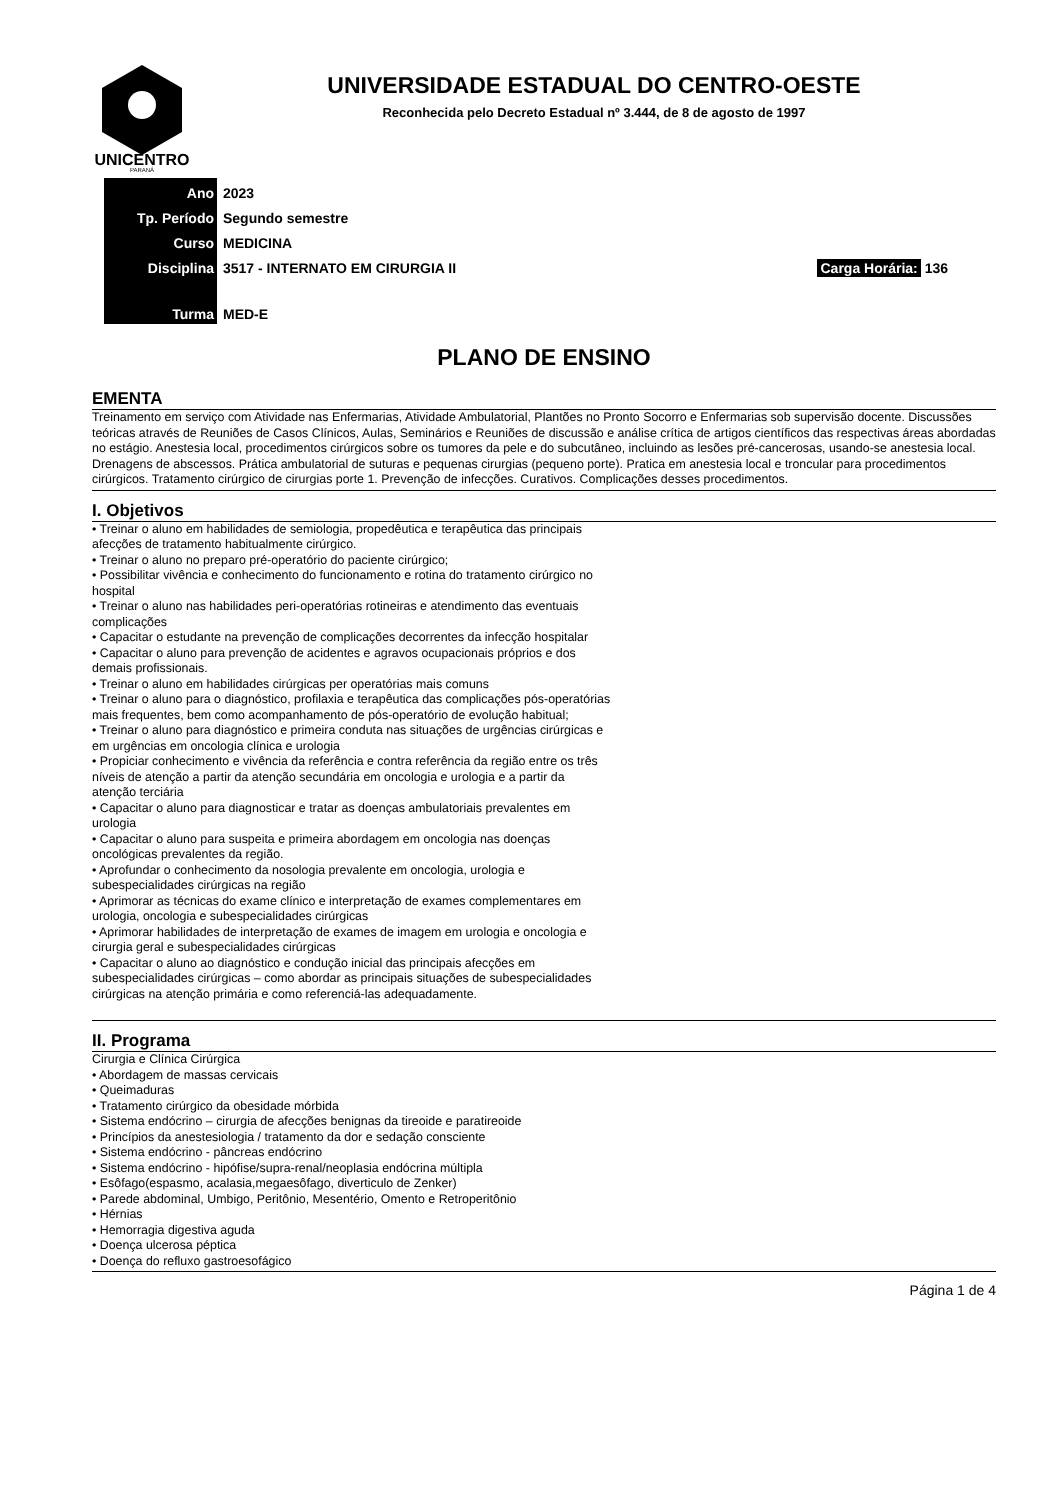UNICENTRO
PARANÁ
UNIVERSIDADE ESTADUAL DO CENTRO-OESTE
Reconhecida pelo Decreto Estadual nº 3.444, de 8 de agosto de 1997
| Ano | 2023 | |
| Tp. Período | Segundo semestre | |
| Curso | MEDICINA | |
| Disciplina | 3517 - INTERNATO EM CIRURGIA II | Carga Horária: 136 |
| Turma | MED-E | |
PLANO DE ENSINO
EMENTA
Treinamento em serviço com Atividade nas Enfermarias, Atividade Ambulatorial, Plantões no Pronto Socorro e Enfermarias sob supervisão docente. Discussões teóricas através de Reuniões de Casos Clínicos, Aulas, Seminários e Reuniões de discussão e análise crítica de artigos científicos das respectivas áreas abordadas no estágio. Anestesia local, procedimentos cirúrgicos sobre os tumores da pele e do subcutâneo, incluindo as lesões pré-cancerosas, usando-se anestesia local. Drenagens de abscessos. Prática ambulatorial de suturas e pequenas cirurgias (pequeno porte). Pratica em anestesia local e troncular para procedimentos cirúrgicos. Tratamento cirúrgico de cirurgias porte 1. Prevenção de infecções. Curativos. Complicações desses procedimentos.
I. Objetivos
• Treinar o aluno em habilidades de semiologia, propedêutica e terapêutica das principais afecções de tratamento habitualmente cirúrgico.
• Treinar o aluno no preparo pré-operatório do paciente cirúrgico;
• Possibilitar vivência e conhecimento do funcionamento e rotina do tratamento cirúrgico no hospital
• Treinar o aluno nas habilidades peri-operatórias rotineiras e atendimento das eventuais complicações
• Capacitar o estudante na prevenção de complicações decorrentes da infecção hospitalar
• Capacitar o aluno para prevenção de acidentes e agravos ocupacionais próprios e dos demais profissionais.
• Treinar o aluno em habilidades cirúrgicas per operatórias mais comuns
• Treinar o aluno para o diagnóstico, profilaxia e terapêutica das complicações pós-operatórias mais frequentes, bem como acompanhamento de pós-operatório de evolução habitual;
• Treinar o aluno para diagnóstico e primeira conduta nas situações de urgências cirúrgicas e em urgências em oncologia clínica e urologia
• Propiciar conhecimento e vivência da referência e contra referência da região entre os três níveis de atenção a partir da atenção secundária em oncologia e urologia e a partir da atenção terciária
• Capacitar o aluno para diagnosticar e tratar as doenças ambulatoriais prevalentes em urologia
• Capacitar o aluno para suspeita e primeira abordagem em oncologia nas doenças oncológicas prevalentes da região.
• Aprofundar o conhecimento da nosologia prevalente em oncologia, urologia e subespecialidades cirúrgicas na região
• Aprimorar as técnicas do exame clínico e interpretação de exames complementares em urologia, oncologia e subespecialidades cirúrgicas
• Aprimorar habilidades de interpretação de exames de imagem em urologia e oncologia e cirurgia geral e subespecialidades cirúrgicas
• Capacitar o aluno ao diagnóstico e condução inicial das principais afecções em subespecialidades cirúrgicas – como abordar as principais situações de subespecialidades cirúrgicas na atenção primária e como referenciá-las adequadamente.
II. Programa
Cirurgia e Clínica Cirúrgica
• Abordagem de massas cervicais
• Queimaduras
• Tratamento cirúrgico da obesidade mórbida
• Sistema endócrino – cirurgia de afecções benignas da tireoide e paratireoide
• Princípios da anestesiologia / tratamento da dor e sedação consciente
• Sistema endócrino - pâncreas endócrino
• Sistema endócrino - hipófise/supra-renal/neoplasia endócrina múltipla
• Esôfago(espasmo, acalasia,megaesôfago, diverticulo de Zenker)
• Parede abdominal, Umbigo, Peritônio, Mesentério, Omento e Retroperitônio
• Hérnias
• Hemorragia digestiva aguda
• Doença ulcerosa péptica
• Doença do refluxo gastroesofágico
Página 1 de 4